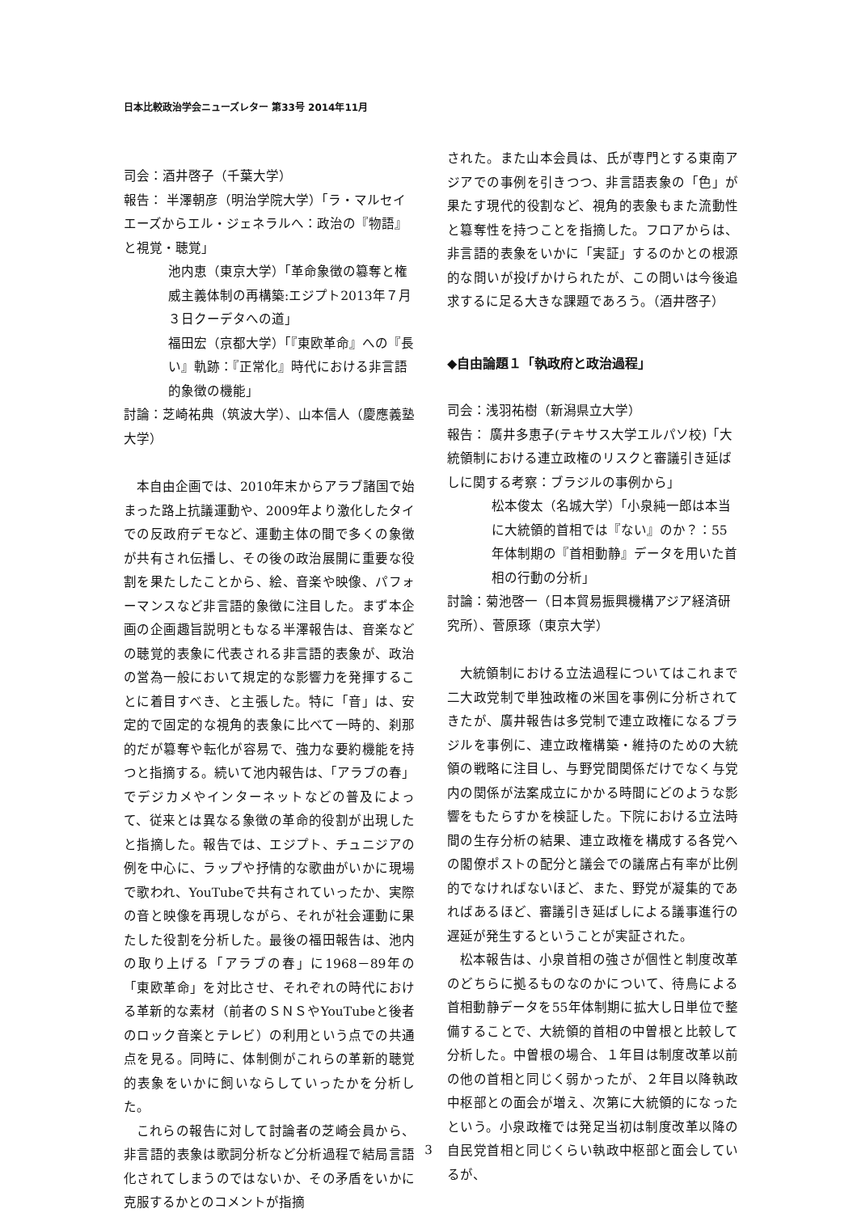日本比較政治学会ニューズレター 第33号 2014年11月
司会：酒井啓子（千葉大学）
報告： 半澤朝彦（明治学院大学）「ラ・マルセイエーズからエル・ジェネラルへ：政治の『物語』と視覚・聴覚」
池内恵（東京大学）「革命象徴の簒奪と権威主義体制の再構築:エジプト2013年７月３日クーデタへの道」
福田宏（京都大学）「『東欧革命』への『長い』軌跡：『正常化』時代における非言語的象徴の機能」
討論：芝崎祐典（筑波大学）、山本信人（慶應義塾大学）
本自由企画では、2010年末からアラブ諸国で始まった路上抗議運動や、2009年より激化したタイでの反政府デモなど、運動主体の間で多くの象徴が共有され伝播し、その後の政治展開に重要な役割を果たしたことから、絵、音楽や映像、パフォーマンスなど非言語的象徴に注目した。まず本企画の企画趣旨説明ともなる半澤報告は、音楽などの聴覚的表象に代表される非言語的表象が、政治の営為一般において規定的な影響力を発揮することに着目すべき、と主張した。特に「音」は、安定的で固定的な視角的表象に比べて一時的、刹那的だが簒奪や転化が容易で、強力な要約機能を持つと指摘する。続いて池内報告は、「アラブの春」でデジカメやインターネットなどの普及によって、従来とは異なる象徴の革命的役割が出現したと指摘した。報告では、エジプト、チュニジアの例を中心に、ラップや抒情的な歌曲がいかに現場で歌われ、YouTubeで共有されていったか、実際の音と映像を再現しながら、それが社会運動に果たした役割を分析した。最後の福田報告は、池内の取り上げる「アラブの春」に1968－89年の「東欧革命」を対比させ、それぞれの時代における革新的な素材（前者のＳＮＳやYouTubeと後者のロック音楽とテレビ）の利用という点での共通点を見る。同時に、体制側がこれらの革新的聴覚的表象をいかに飼いならしていったかを分析した。
これらの報告に対して討論者の芝崎会員から、非言語的表象は歌詞分析など分析過程で結局言語化されてしまうのではないか、その矛盾をいかに克服するかとのコメントが指摘
された。また山本会員は、氏が専門とする東南アジアでの事例を引きつつ、非言語表象の「色」が果たす現代的役割など、視角的表象もまた流動性と簒奪性を持つことを指摘した。フロアからは、非言語的表象をいかに「実証」するのかとの根源的な問いが投げかけられたが、この問いは今後追求するに足る大きな課題であろう。（酒井啓子）
◆自由論題１「執政府と政治過程」
司会：浅羽祐樹（新潟県立大学）
報告： 廣井多恵子(テキサス大学エルパソ校)「大統領制における連立政権のリスクと審議引き延ばしに関する考察：ブラジルの事例から」
松本俊太（名城大学）「小泉純一郎は本当に大統領的首相では『ない』のか？：55年体制期の『首相動静』データを用いた首相の行動の分析」
討論：菊池啓一（日本貿易振興機構アジア経済研究所）、菅原琢（東京大学）
大統領制における立法過程についてはこれまで二大政党制で単独政権の米国を事例に分析されてきたが、廣井報告は多党制で連立政権になるブラジルを事例に、連立政権構築・維持のための大統領の戦略に注目し、与野党間関係だけでなく与党内の関係が法案成立にかかる時間にどのような影響をもたらすかを検証した。下院における立法時間の生存分析の結果、連立政権を構成する各党への閣僚ポストの配分と議会での議席占有率が比例的でなければないほど、また、野党が凝集的であればあるほど、審議引き延ばしによる議事進行の遅延が発生するということが実証された。
松本報告は、小泉首相の強さが個性と制度改革のどちらに拠るものなのかについて、待鳥による首相動静データを55年体制期に拡大し日単位で整備することで、大統領的首相の中曽根と比較して分析した。中曽根の場合、１年目は制度改革以前の他の首相と同じく弱かったが、２年目以降執政中枢部との面会が増え、次第に大統領的になったという。小泉政権では発足当初は制度改革以降の自民党首相と同じくらい執政中枢部と面会しているが、
3